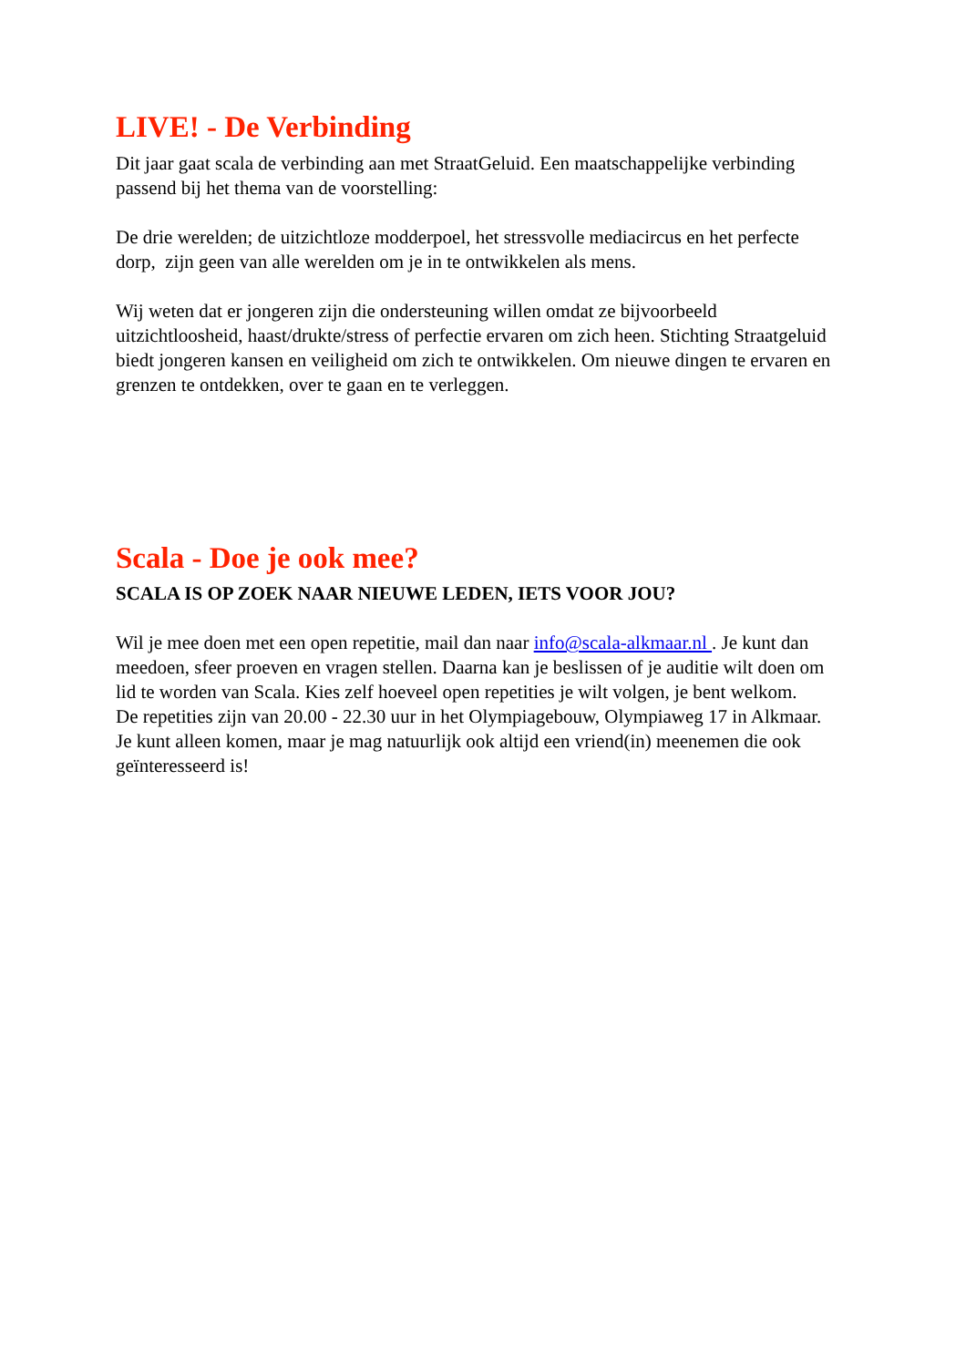LIVE! - De Verbinding
Dit jaar gaat scala de verbinding aan met StraatGeluid. Een maatschappelijke verbinding passend bij het thema van de voorstelling:
De drie werelden; de uitzichtloze modderpoel, het stressvolle mediacircus en het perfecte dorp, zijn geen van alle werelden om je in te ontwikkelen als mens.
Wij weten dat er jongeren zijn die ondersteuning willen omdat ze bijvoorbeeld uitzichtloosheid, haast/drukte/stress of perfectie ervaren om zich heen. Stichting Straatgeluid biedt jongeren kansen en veiligheid om zich te ontwikkelen. Om nieuwe dingen te ervaren en grenzen te ontdekken, over te gaan en te verleggen.
Scala - Doe je ook mee?
SCALA IS OP ZOEK NAAR NIEUWE LEDEN, IETS VOOR JOU?
Wil je mee doen met een open repetitie, mail dan naar info@scala-alkmaar.nl . Je kunt dan meedoen, sfeer proeven en vragen stellen. Daarna kan je beslissen of je auditie wilt doen om lid te worden van Scala. Kies zelf hoeveel open repetities je wilt volgen, je bent welkom.
De repetities zijn van 20.00 - 22.30 uur in het Olympiagebouw, Olympiaweg 17 in Alkmaar.
Je kunt alleen komen, maar je mag natuurlijk ook altijd een vriend(in) meenemen die ook geïnteresseerd is!